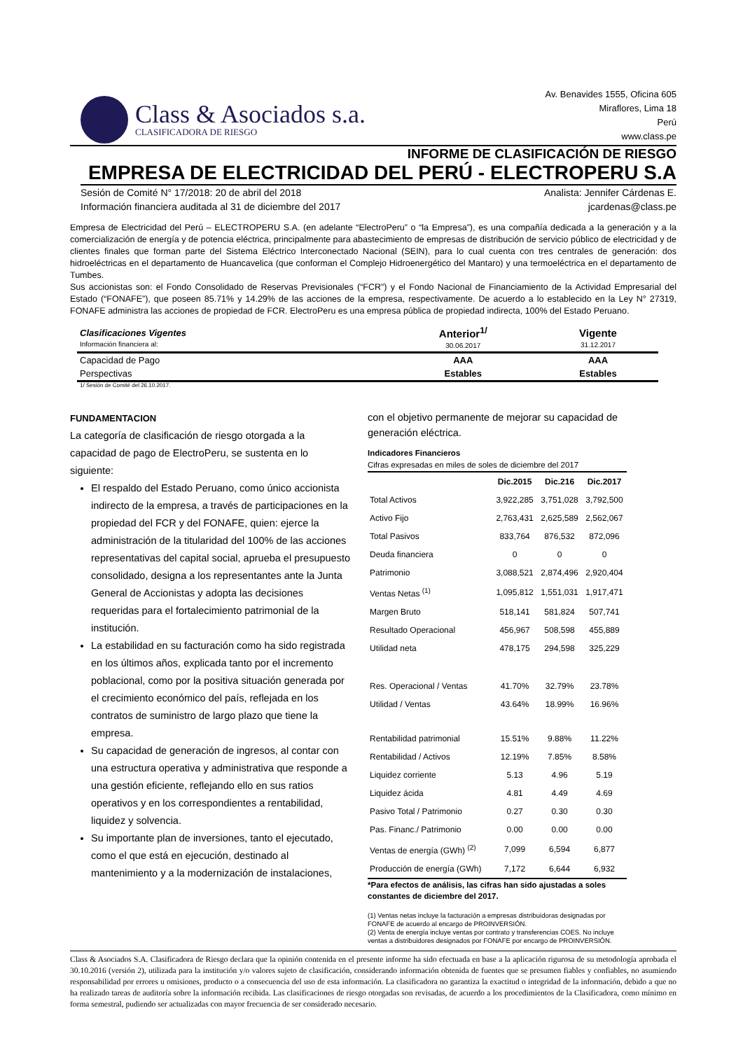Class & Asociados s.a.
CLASIFICADORA DE RIESGO
Av. Benavides 1555, Oficina 605
Miraflores, Lima 18
Perú
www.class.pe
INFORME DE CLASIFICACIÓN DE RIESGO
EMPRESA DE ELECTRICIDAD DEL PERÚ - ELECTROPERU S.A
Sesión de Comité N° 17/2018: 20 de abril del 2018
Información financiera auditada al 31 de diciembre del 2017
Analista: Jennifer Cárdenas E.
jcardenas@class.pe
Empresa de Electricidad del Perú – ELECTROPERU S.A. (en adelante “ElectroPeru” o “la Empresa”), es una compañía dedicada a la generación y a la comercialización de energía y de potencia eléctrica, principalmente para abastecimiento de empresas de distribución de servicio público de electricidad y de clientes finales que forman parte del Sistema Eléctrico Interconectado Nacional (SEIN), para lo cual cuenta con tres centrales de generación: dos hidroeléctricas en el departamento de Huancavelica (que conforman el Complejo Hidroenergético del Mantaro) y una termoeléctrica en el departamento de Tumbes.
Sus accionistas son: el Fondo Consolidado de Reservas Previsionales (“FCR”) y el Fondo Nacional de Financiamiento de la Actividad Empresarial del Estado (“FONAFE”), que poseen 85.71% y 14.29% de las acciones de la empresa, respectivamente. De acuerdo a lo establecido en la Ley N° 27319, FONAFE administra las acciones de propiedad de FCR. ElectroPeru es una empresa pública de propiedad indirecta, 100% del Estado Peruano.
| Clasificaciones Vigentes Información financiera al: | Anterior<sup>1/</sup> 30.06.2017 | Vigente 31.12.2017 |
| Capacidad de Pago | AAA | AAA |
| Perspectivas | Estables | Estables |
1/ Sesión de Comité del 26.10.2017.
FUNDAMENTACION
La categoría de clasificación de riesgo otorgada a la capacidad de pago de ElectroPeru, se sustenta en lo siguiente:
El respaldo del Estado Peruano, como único accionista indirecto de la empresa, a través de participaciones en la propiedad del FCR y del FONAFE, quien: ejerce la administración de la titularidad del 100% de las acciones representativas del capital social, aprueba el presupuesto consolidado, designa a los representantes ante la Junta General de Accionistas y adopta las decisiones requeridas para el fortalecimiento patrimonial de la institución.
La estabilidad en su facturación como ha sido registrada en los últimos años, explicada tanto por el incremento poblacional, como por la positiva situación generada por el crecimiento económico del país, reflejada en los contratos de suministro de largo plazo que tiene la empresa.
Su capacidad de generación de ingresos, al contar con una estructura operativa y administrativa que responde a una gestión eficiente, reflejando ello en sus ratios operativos y en los correspondientes a rentabilidad, liquidez y solvencia.
Su importante plan de inversiones, tanto el ejecutado, como el que está en ejecución, destinado al mantenimiento y a la modernización de instalaciones,
con el objetivo permanente de mejorar su capacidad de generación eléctrica.
Indicadores Financieros
Cifras expresadas en miles de soles de diciembre del 2017
| | Dic.2015 | Dic.216 | Dic.2017 |
| --- | --- | --- | --- |
| Total Activos | 3,922,285 | 3,751,028 | 3,792,500 |
| Activo Fijo | 2,763,431 | 2,625,589 | 2,562,067 |
| Total Pasivos | 833,764 | 876,532 | 872,096 |
| Deuda financiera | 0 | 0 | 0 |
| Patrimonio | 3,088,521 | 2,874,496 | 2,920,404 |
| Ventas Netas <sup>(1)</sup> | 1,095,812 | 1,551,031 | 1,917,471 |
| Margen Bruto | 518,141 | 581,824 | 507,741 |
| Resultado Operacional | 456,967 | 508,598 | 455,889 |
| Utilidad neta | 478,175 | 294,598 | 325,229 |
| Res. Operacional / Ventas | 41.70% | 32.79% | 23.78% |
| Utilidad / Ventas | 43.64% | 18.99% | 16.96% |
| Rentabilidad patrimonial | 15.51% | 9.88% | 11.22% |
| Rentabilidad / Activos | 12.19% | 7.85% | 8.58% |
| Liquidez corriente | 5.13 | 4.96 | 5.19 |
| Liquidez ácida | 4.81 | 4.49 | 4.69 |
| Pasivo Total / Patrimonio | 0.27 | 0.30 | 0.30 |
| Pas. Financ./ Patrimonio | 0.00 | 0.00 | 0.00 |
| Ventas de energía (GWh) <sup>(2)</sup> | 7,099 | 6,594 | 6,877 |
| Producción de energía (GWh) | 7,172 | 6,644 | 6,932 |
*Para efectos de análisis, las cifras han sido ajustadas a soles constantes de diciembre del 2017.
(1) Ventas netas incluye la facturación a empresas distribuidoras designadas por FONAFE de acuerdo al encargo de PROINVERSIÓN.
(2) Venta de energía incluye ventas por contrato y transferencias COES. No incluye ventas a distribuidores designados por FONAFE por encargo de PROINVERSIÓN.
Class & Asociados S.A. Clasificadora de Riesgo declara que la opinión contenida en el presente informe ha sido efectuada en base a la aplicación rigurosa de su metodología aprobada el 30.10.2016 (versión 2), utilizada para la institución y/o valores sujeto de clasificación, considerando información obtenida de fuentes que se presumen fiables y confiables, no asumiendo responsabilidad por errores u omisiones, producto o a consecuencia del uso de esta información. La clasificadora no garantiza la exactitud o integridad de la información, debido a que no ha realizado tareas de auditoría sobre la información recibida. Las clasificaciones de riesgo otorgadas son revisadas, de acuerdo a los procedimientos de la Clasificadora, como mínimo en forma semestral, pudiendo ser actualizadas con mayor frecuencia de ser considerado necesario.